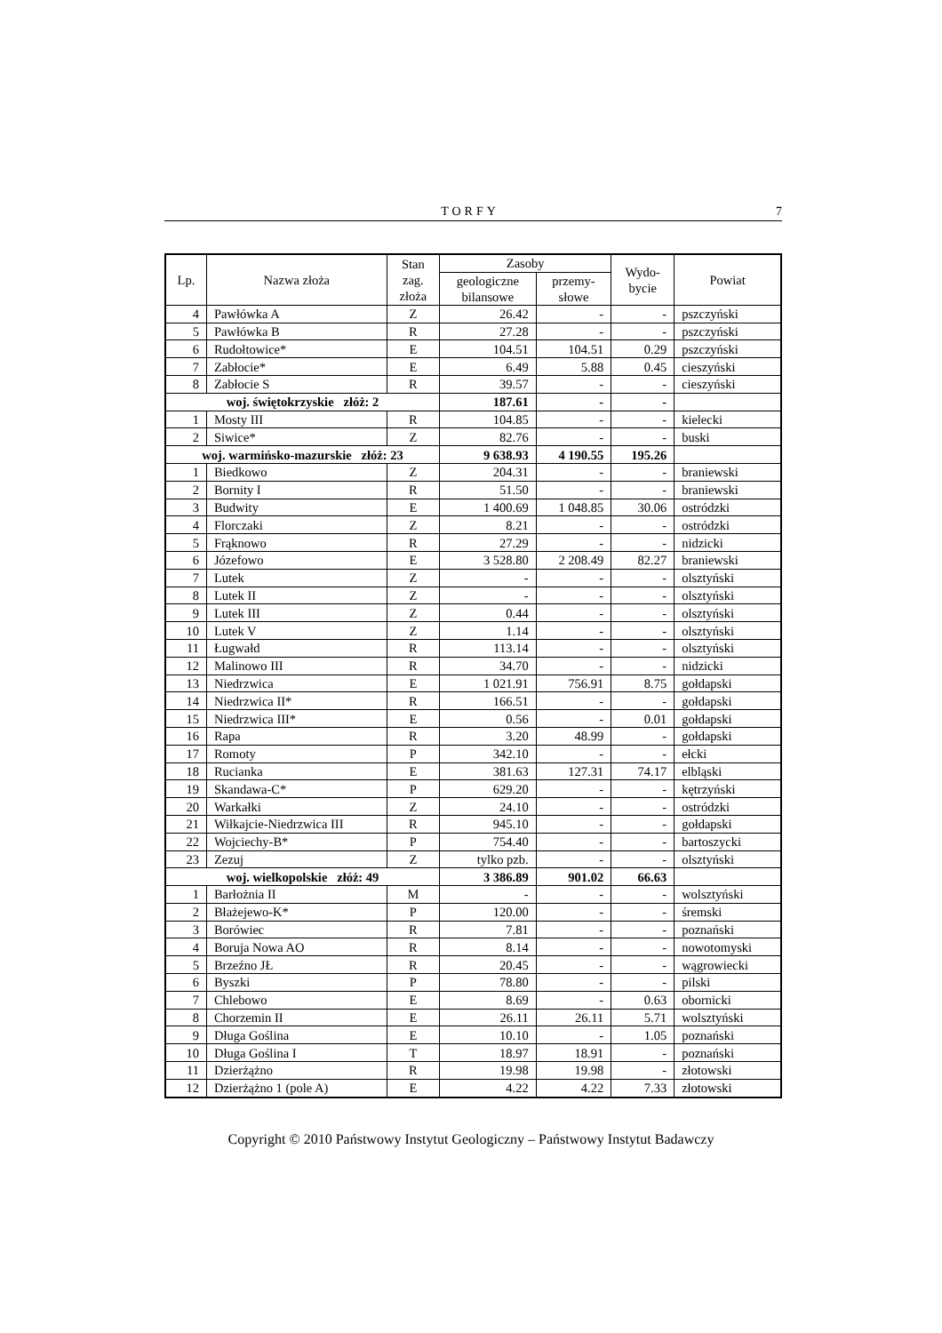TORFY 7
| Lp. | Nazwa złoża | Stan zag. złoża | Zasoby | | Wydo- bycie | Powiat |
| --- | --- | --- | --- | --- | --- | --- |
| | | | geologiczne bilansowe | przemy- słowe | | |
| 4 | Pawłówka A | Z | 26.42 | - | - | pszczyński |
| 5 | Pawłówka B | R | 27.28 | - | - | pszczyński |
| 6 | Rudołtowice* | E | 104.51 | 104.51 | 0.29 | pszczyński |
| 7 | Zabłocie* | E | 6.49 | 5.88 | 0.45 | cieszyński |
| 8 | Zabłocie S | R | 39.57 | - | - | cieszyński |
| woj. świętokrzyskie złóż: 2 | | | 187.61 | - | - | |
| 1 | Mosty III | R | 104.85 | - | - | kielecki |
| 2 | Siwice* | Z | 82.76 | - | - | buski |
| woj. warmińsko-mazurskie złóż: 23 | | | 9 638.93 | 4 190.55 | 195.26 | |
| 1 | Biedkowo | Z | 204.31 | - | - | braniewski |
| 2 | Bornity I | R | 51.50 | - | - | braniewski |
| 3 | Budwity | E | 1 400.69 | 1 048.85 | 30.06 | ostródzki |
| 4 | Florczaki | Z | 8.21 | - | - | ostródzki |
| 5 | Frąknowo | R | 27.29 | - | - | nidzicki |
| 6 | Józefowo | E | 3 528.80 | 2 208.49 | 82.27 | braniewski |
| 7 | Lutek | Z | - | - | - | olsztyński |
| 8 | Lutek II | Z | - | - | - | olsztyński |
| 9 | Lutek III | Z | 0.44 | - | - | olsztyński |
| 10 | Lutek V | Z | 1.14 | - | - | olsztyński |
| 11 | Ługwałd | R | 113.14 | - | - | olsztyński |
| 12 | Malinowo III | R | 34.70 | - | - | nidzicki |
| 13 | Niedrzwica | E | 1 021.91 | 756.91 | 8.75 | gołdapski |
| 14 | Niedrzwica II* | R | 166.51 | - | - | gołdapski |
| 15 | Niedrzwica III* | E | 0.56 | - | 0.01 | gołdapski |
| 16 | Rapa | R | 3.20 | 48.99 | - | gołdapski |
| 17 | Romoty | P | 342.10 | - | - | ełcki |
| 18 | Rucianka | E | 381.63 | 127.31 | 74.17 | elbląski |
| 19 | Skandawa-C* | P | 629.20 | - | - | kętrzyński |
| 20 | Warkałki | Z | 24.10 | - | - | ostródzki |
| 21 | Wiłkajcie-Niedrzwica III | R | 945.10 | - | - | gołdapski |
| 22 | Wojciechy-B* | P | 754.40 | - | - | bartoszycki |
| 23 | Zezuj | Z | tylko pzb. | - | - | olsztyński |
| woj. wielkopolskie złóż: 49 | | | 3 386.89 | 901.02 | 66.63 | |
| 1 | Barłożnia II | M | - | - | - | wolsztyński |
| 2 | Błażejewo-K* | P | 120.00 | - | - | śremski |
| 3 | Borówiec | R | 7.81 | - | - | poznański |
| 4 | Boruja Nowa AO | R | 8.14 | - | - | nowotomyski |
| 5 | Brzeźno JŁ | R | 20.45 | - | - | wągrowiecki |
| 6 | Byszki | P | 78.80 | - | - | pilski |
| 7 | Chlebowo | E | 8.69 | - | 0.63 | obornicki |
| 8 | Chorzemin II | E | 26.11 | 26.11 | 5.71 | wolsztyński |
| 9 | Długa Goślina | E | 10.10 | - | 1.05 | poznański |
| 10 | Długa Goślina I | T | 18.97 | 18.91 | - | poznański |
| 11 | Dzierżążno | R | 19.98 | 19.98 | - | złotowski |
| 12 | Dzierżążno 1 (pole A) | E | 4.22 | 4.22 | 7.33 | złotowski |
Copyright © 2010 Państwowy Instytut Geologiczny – Państwowy Instytut Badawczy